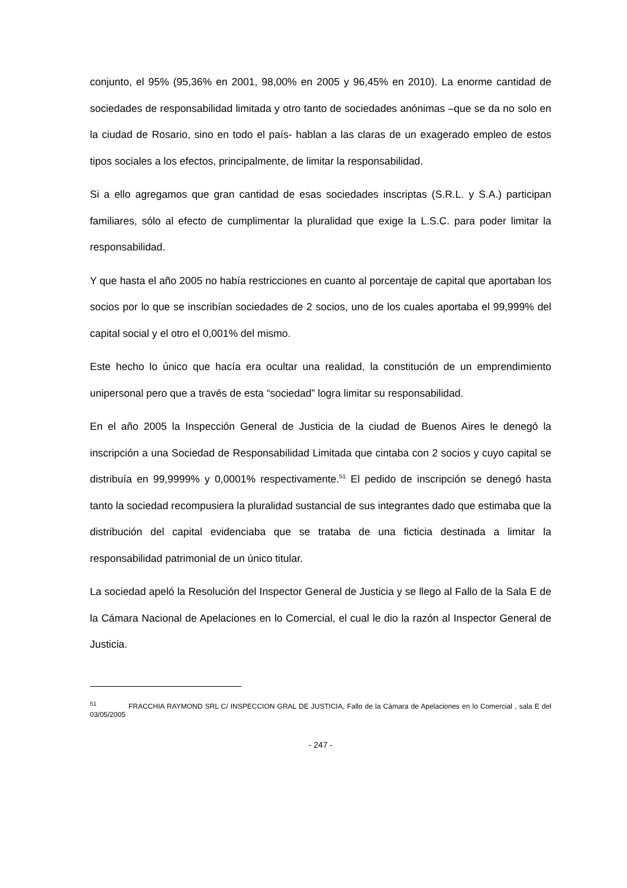conjunto, el 95% (95,36% en 2001, 98,00% en 2005 y 96,45% en 2010). La enorme cantidad de sociedades de responsabilidad limitada y otro tanto de sociedades anónimas –que se da no solo en la ciudad de Rosario, sino en todo el país- hablan a las claras de un exagerado empleo de estos tipos sociales a los efectos, principalmente, de limitar la responsabilidad.
Si a ello agregamos que gran cantidad de esas sociedades inscriptas (S.R.L. y S.A.) participan familiares, sólo al efecto de cumplimentar la pluralidad que exige la L.S.C. para poder limitar la responsabilidad.
Y que hasta el año 2005 no había restricciones en cuanto al porcentaje de capital que aportaban los socios por lo que se inscribían sociedades de 2 socios, uno de los cuales aportaba el 99,999% del capital social y el otro el 0,001% del mismo.
Este hecho lo único que hacía era ocultar una realidad, la constitución de un emprendimiento unipersonal pero que a través de esta “sociedad” logra limitar su responsabilidad.
En el año 2005 la Inspección General de Justicia de la ciudad de Buenos Aires le denegó la inscripción a una Sociedad de Responsabilidad Limitada que cintaba con 2 socios y cuyo capital se distribuía en 99,9999% y 0,0001% respectivamente.<sup>51</sup> El pedido de inscripción se denegó hasta tanto la sociedad recompusiera la pluralidad sustancial de sus integrantes dado que estimaba que la distribución del capital evidenciaba que se trataba de una ficticia destinada a limitar la responsabilidad patrimonial de un único titular.
La sociedad apeló la Resolución del Inspector General de Justicia y se llego al Fallo de la Sala E de la Cámara Nacional de Apelaciones en lo Comercial, el cual le dio la razón al Inspector General de Justicia.
<sup>51</sup> FRACCHIA RAYMOND SRL C/ INSPECCION GRAL DE JUSTICIA, Fallo de la Cámara de Apelaciones en lo Comercial , sala E del 03/05/2005
- 247 -